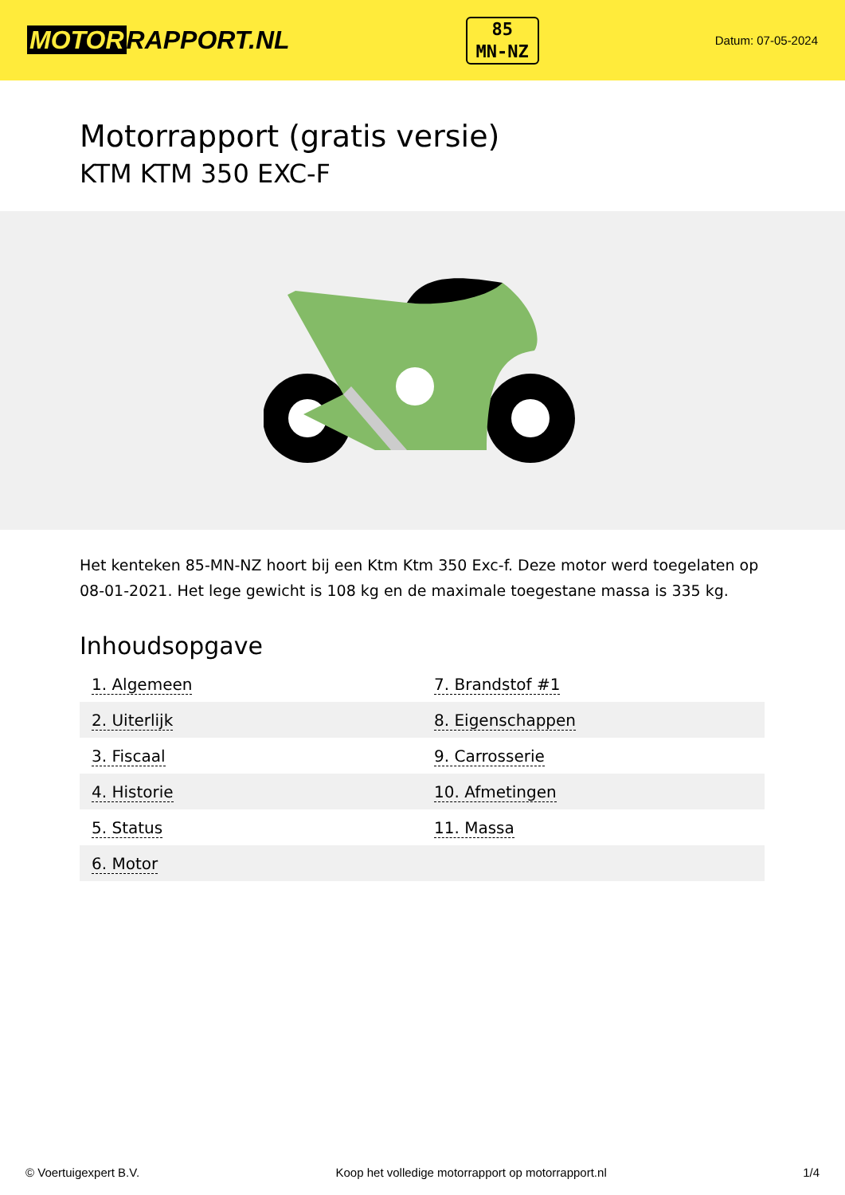MOTOR RAPPORT.NL
85
MN-NZ
Datum: 07-05-2024
Motorrapport (gratis versie)
KTM KTM 350 EXC-F
Het kenteken 85-MN-NZ hoort bij een Ktm Ktm 350 Exc-f. Deze motor werd toegelaten op 08-01-2021. Het lege gewicht is 108 kg en de maximale toegestane massa is 335 kg.
Inhoudsopgave
| 1. Algemeen | 7. Brandstof #1 |
| 2. Uiterlijk | 8. Eigenschappen |
| 3. Fiscaal | 9. Carrosserie |
| 4. Historie | 10. Afmetingen |
| 5. Status | 11. Massa |
| 6. Motor | |
© Voertuigexpert B.V. Koop het volledige motorrapport op motorrapport.nl 1/4